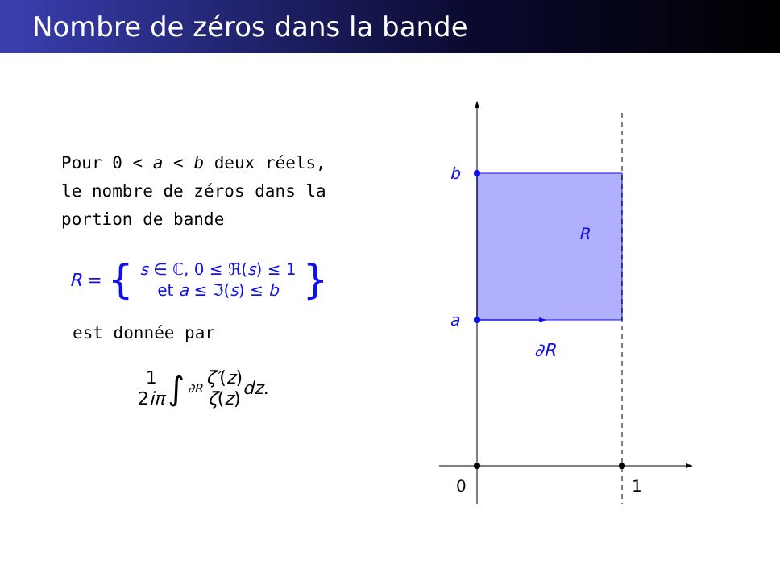Nombre de zéros dans la bande
Pour 0 < a < b deux réels,
le nombre de zéros dans la
portion de bande
R = { s ∈ ℂ, 0 ≤ ℜ(s) ≤ 1
et a ≤ ℑ(s) ≤ b }
est donnée par
1 2iπ ∫<sub>∂R</sub> ζ′(z) ζ(z) dz .
b
a
R
∂R
0
1